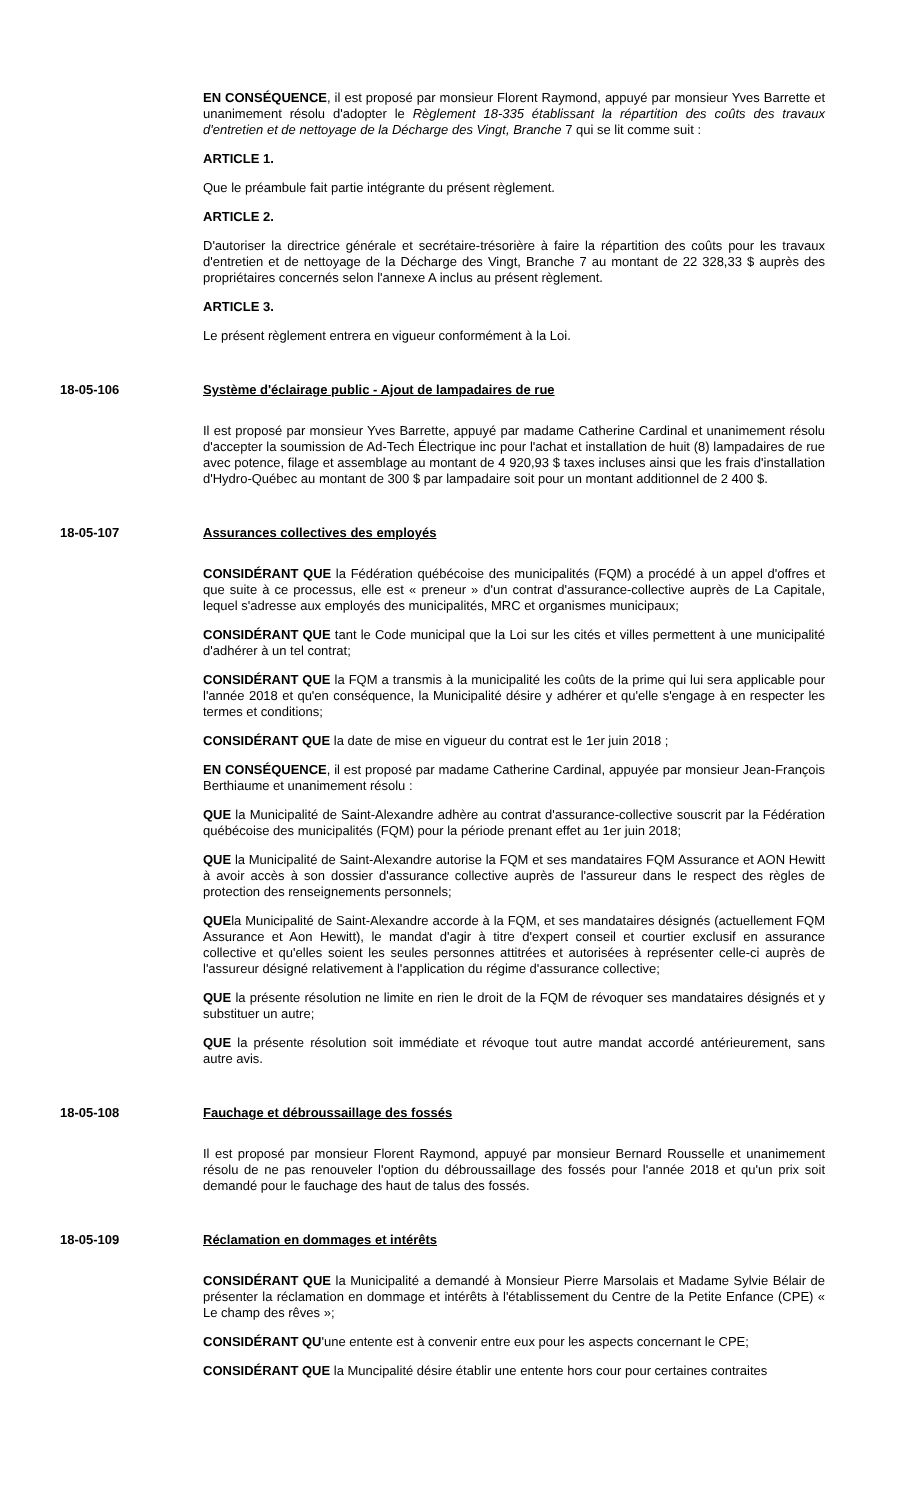EN CONSÉQUENCE, il est proposé par monsieur Florent Raymond, appuyé par monsieur Yves Barrette et unanimement résolu d'adopter le Règlement 18-335 établissant la répartition des coûts des travaux d'entretien et de nettoyage de la Décharge des Vingt, Branche 7 qui se lit comme suit :
ARTICLE 1.
Que le préambule fait partie intégrante du présent règlement.
ARTICLE 2.
D'autoriser la directrice générale et secrétaire-trésorière à faire la répartition des coûts pour les travaux d'entretien et de nettoyage de la Décharge des Vingt, Branche 7 au montant de 22 328,33 $ auprès des propriétaires concernés selon l'annexe A inclus au présent règlement.
ARTICLE 3.
Le présent règlement entrera en vigueur conformément à la Loi.
18-05-106 Système d'éclairage public - Ajout de lampadaires de rue
Il est proposé par monsieur Yves Barrette, appuyé par madame Catherine Cardinal et unanimement résolu d'accepter la soumission de Ad-Tech Électrique inc pour l'achat et installation de huit (8) lampadaires de rue avec potence, filage et assemblage au montant de 4 920,93 $ taxes incluses ainsi que les frais d'installation d'Hydro-Québec au montant de 300 $ par lampadaire soit pour un montant additionnel de 2 400 $.
18-05-107 Assurances collectives des employés
CONSIDÉRANT QUE la Fédération québécoise des municipalités (FQM) a procédé à un appel d'offres et que suite à ce processus, elle est « preneur » d'un contrat d'assurance-collective auprès de La Capitale, lequel s'adresse aux employés des municipalités, MRC et organismes municipaux;
CONSIDÉRANT QUE tant le Code municipal que la Loi sur les cités et villes permettent à une municipalité d'adhérer à un tel contrat;
CONSIDÉRANT QUE la FQM a transmis à la municipalité les coûts de la prime qui lui sera applicable pour l'année 2018 et qu'en conséquence, la Municipalité désire y adhérer et qu'elle s'engage à en respecter les termes et conditions;
CONSIDÉRANT QUE la date de mise en vigueur du contrat est le 1er juin 2018 ;
EN CONSÉQUENCE, il est proposé par madame Catherine Cardinal, appuyée par monsieur Jean-François Berthiaume et unanimement résolu :
QUE la Municipalité de Saint-Alexandre adhère au contrat d'assurance-collective souscrit par la Fédération québécoise des municipalités (FQM) pour la période prenant effet au 1er juin 2018;
QUE la Municipalité de Saint-Alexandre autorise la FQM et ses mandataires FQM Assurance et AON Hewitt à avoir accès à son dossier d'assurance collective auprès de l'assureur dans le respect des règles de protection des renseignements personnels;
QUEla Municipalité de Saint-Alexandre accorde à la FQM, et ses mandataires désignés (actuellement FQM Assurance et Aon Hewitt), le mandat d'agir à titre d'expert conseil et courtier exclusif en assurance collective et qu'elles soient les seules personnes attitrées et autorisées à représenter celle-ci auprès de l'assureur désigné relativement à l'application du régime d'assurance collective;
QUE la présente résolution ne limite en rien le droit de la FQM de révoquer ses mandataires désignés et y substituer un autre;
QUE la présente résolution soit immédiate et révoque tout autre mandat accordé antérieurement, sans autre avis.
18-05-108 Fauchage et débroussaillage des fossés
Il est proposé par monsieur Florent Raymond, appuyé par monsieur Bernard Rousselle et unanimement résolu de ne pas renouveler l'option du débroussaillage des fossés pour l'année 2018 et qu'un prix soit demandé pour le fauchage des haut de talus des fossés.
18-05-109 Réclamation en dommages et intérêts
CONSIDÉRANT QUE la Municipalité a demandé à Monsieur Pierre Marsolais et Madame Sylvie Bélair de présenter la réclamation en dommage et intérêts à l'établissement du Centre de la Petite Enfance (CPE) « Le champ des rêves »;
CONSIDÉRANT QU'une entente est à convenir entre eux pour les aspects concernant le CPE;
CONSIDÉRANT QUE la Muncipalité désire établir une entente hors cour pour certaines contraites